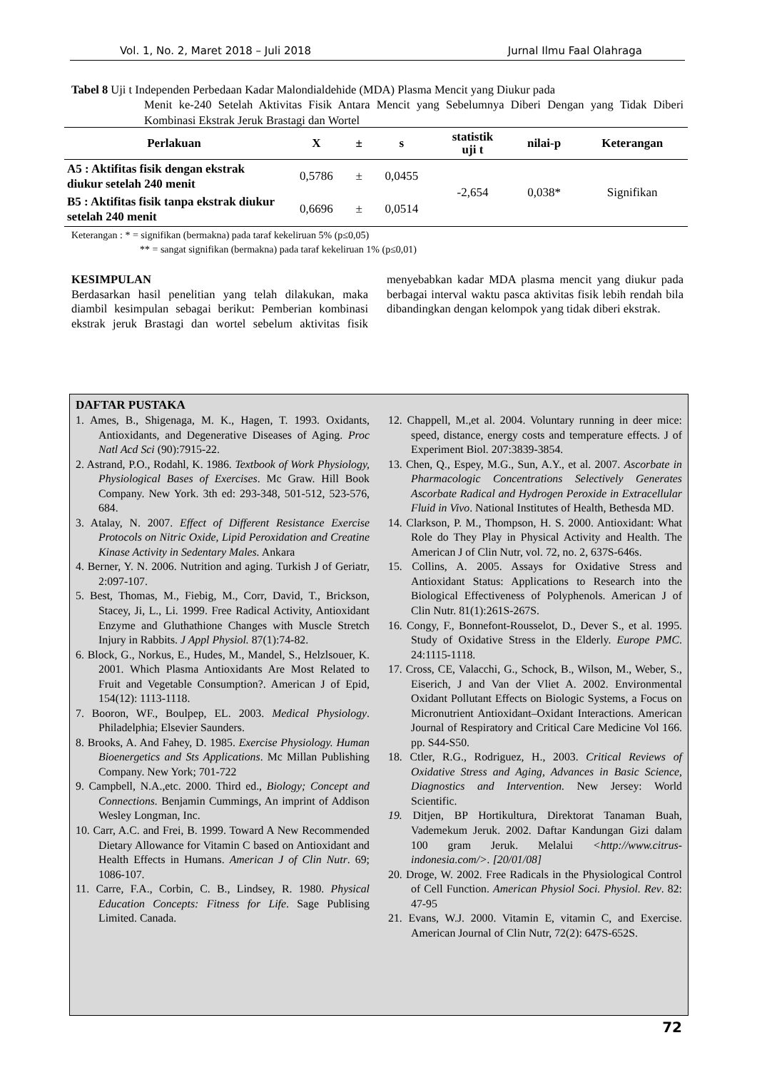Vol. 1, No. 2, Maret 2018 – Juli 2018 Jurnal Ilmu Faal Olahraga
Tabel 8 Uji t Independen Perbedaan Kadar Malondialdehide (MDA) Plasma Mencit yang Diukur pada
Menit ke-240 Setelah Aktivitas Fisik Antara Mencit yang Sebelumnya Diberi Dengan yang Tidak Diberi Kombinasi Ekstrak Jeruk Brastagi dan Wortel
| Perlakuan | X | ± | s | statistik uji t | nilai-p | Keterangan |
| --- | --- | --- | --- | --- | --- | --- |
| A5 : Aktifitas fisik dengan ekstrak diukur setelah 240 menit | 0,5786 | ± | 0,0455 | -2,654 | 0,038* | Signifikan |
| B5 : Aktifitas fisik tanpa ekstrak diukur setelah 240 menit | 0,6696 | ± | 0,0514 | | | |
Keterangan : * = signifikan (bermakna) pada taraf kekeliruan 5% (p≤0,05)
** = sangat signifikan (bermakna) pada taraf kekeliruan 1% (p≤0,01)
KESIMPULAN
Berdasarkan hasil penelitian yang telah dilakukan, maka diambil kesimpulan sebagai berikut: Pemberian kombinasi ekstrak jeruk Brastagi dan wortel sebelum aktivitas fisik menyebabkan kadar MDA plasma mencit yang diukur pada berbagai interval waktu pasca aktivitas fisik lebih rendah bila dibandingkan dengan kelompok yang tidak diberi ekstrak.
DAFTAR PUSTAKA
1. Ames, B., Shigenaga, M. K., Hagen, T. 1993. Oxidants, Antioxidants, and Degenerative Diseases of Aging. Proc Natl Acd Sci (90):7915-22.
2. Astrand, P.O., Rodahl, K. 1986. Textbook of Work Physiology, Physiological Bases of Exercises. Mc Graw. Hill Book Company. New York. 3th ed: 293-348, 501-512, 523-576, 684.
3. Atalay, N. 2007. Effect of Different Resistance Exercise Protocols on Nitric Oxide, Lipid Peroxidation and Creatine Kinase Activity in Sedentary Males. Ankara
4. Berner, Y. N. 2006. Nutrition and aging. Turkish J of Geriatr, 2:097-107.
5. Best, Thomas, M., Fiebig, M., Corr, David, T., Brickson, Stacey, Ji, L., Li. 1999. Free Radical Activity, Antioxidant Enzyme and Gluthathione Changes with Muscle Stretch Injury in Rabbits. J Appl Physiol. 87(1):74-82.
6. Block, G., Norkus, E., Hudes, M., Mandel, S., Helzlsouer, K. 2001. Which Plasma Antioxidants Are Most Related to Fruit and Vegetable Consumption?. American J of Epid, 154(12): 1113-1118.
7. Booron, WF., Boulpep, EL. 2003. Medical Physiology. Philadelphia; Elsevier Saunders.
8. Brooks, A. And Fahey, D. 1985. Exercise Physiology. Human Bioenergetics and Sts Applications. Mc Millan Publishing Company. New York; 701-722
9. Campbell, N.A.,etc. 2000. Third ed., Biology; Concept and Connections. Benjamin Cummings, An imprint of Addison Wesley Longman, Inc.
10. Carr, A.C. and Frei, B. 1999. Toward A New Recommended Dietary Allowance for Vitamin C based on Antioxidant and Health Effects in Humans. American J of Clin Nutr. 69; 1086-107.
11. Carre, F.A., Corbin, C. B., Lindsey, R. 1980. Physical Education Concepts: Fitness for Life. Sage Publising Limited. Canada.
12. Chappell, M.,et al. 2004. Voluntary running in deer mice: speed, distance, energy costs and temperature effects. J of Experiment Biol. 207:3839-3854.
13. Chen, Q., Espey, M.G., Sun, A.Y., et al. 2007. Ascorbate in Pharmacologic Concentrations Selectively Generates Ascorbate Radical and Hydrogen Peroxide in Extracellular Fluid in Vivo. National Institutes of Health, Bethesda MD.
14. Clarkson, P. M., Thompson, H. S. 2000. Antioxidant: What Role do They Play in Physical Activity and Health. The American J of Clin Nutr, vol. 72, no. 2, 637S-646s.
15. Collins, A. 2005. Assays for Oxidative Stress and Antioxidant Status: Applications to Research into the Biological Effectiveness of Polyphenols. American J of Clin Nutr. 81(1):261S-267S.
16. Congy, F., Bonnefont-Rousselot, D., Dever S., et al. 1995. Study of Oxidative Stress in the Elderly. Europe PMC. 24:1115-1118.
17. Cross, CE, Valacchi, G., Schock, B., Wilson, M., Weber, S., Eiserich, J and Van der Vliet A. 2002. Environmental Oxidant Pollutant Effects on Biologic Systems, a Focus on Micronutrient Antioxidant–Oxidant Interactions. American Journal of Respiratory and Critical Care Medicine Vol 166. pp. S44-S50.
18. Ctler, R.G., Rodriguez, H., 2003. Critical Reviews of Oxidative Stress and Aging, Advances in Basic Science, Diagnostics and Intervention. New Jersey: World Scientific.
19. Ditjen, BP Hortikultura, Direktorat Tanaman Buah, Vademekum Jeruk. 2002. Daftar Kandungan Gizi dalam 100 gram Jeruk. Melalui <http://www.citrus-indonesia.com/>. [20/01/08]
20. Droge, W. 2002. Free Radicals in the Physiological Control of Cell Function. American Physiol Soci. Physiol. Rev. 82: 47-95
21. Evans, W.J. 2000. Vitamin E, vitamin C, and Exercise. American Journal of Clin Nutr, 72(2): 647S-652S.
72